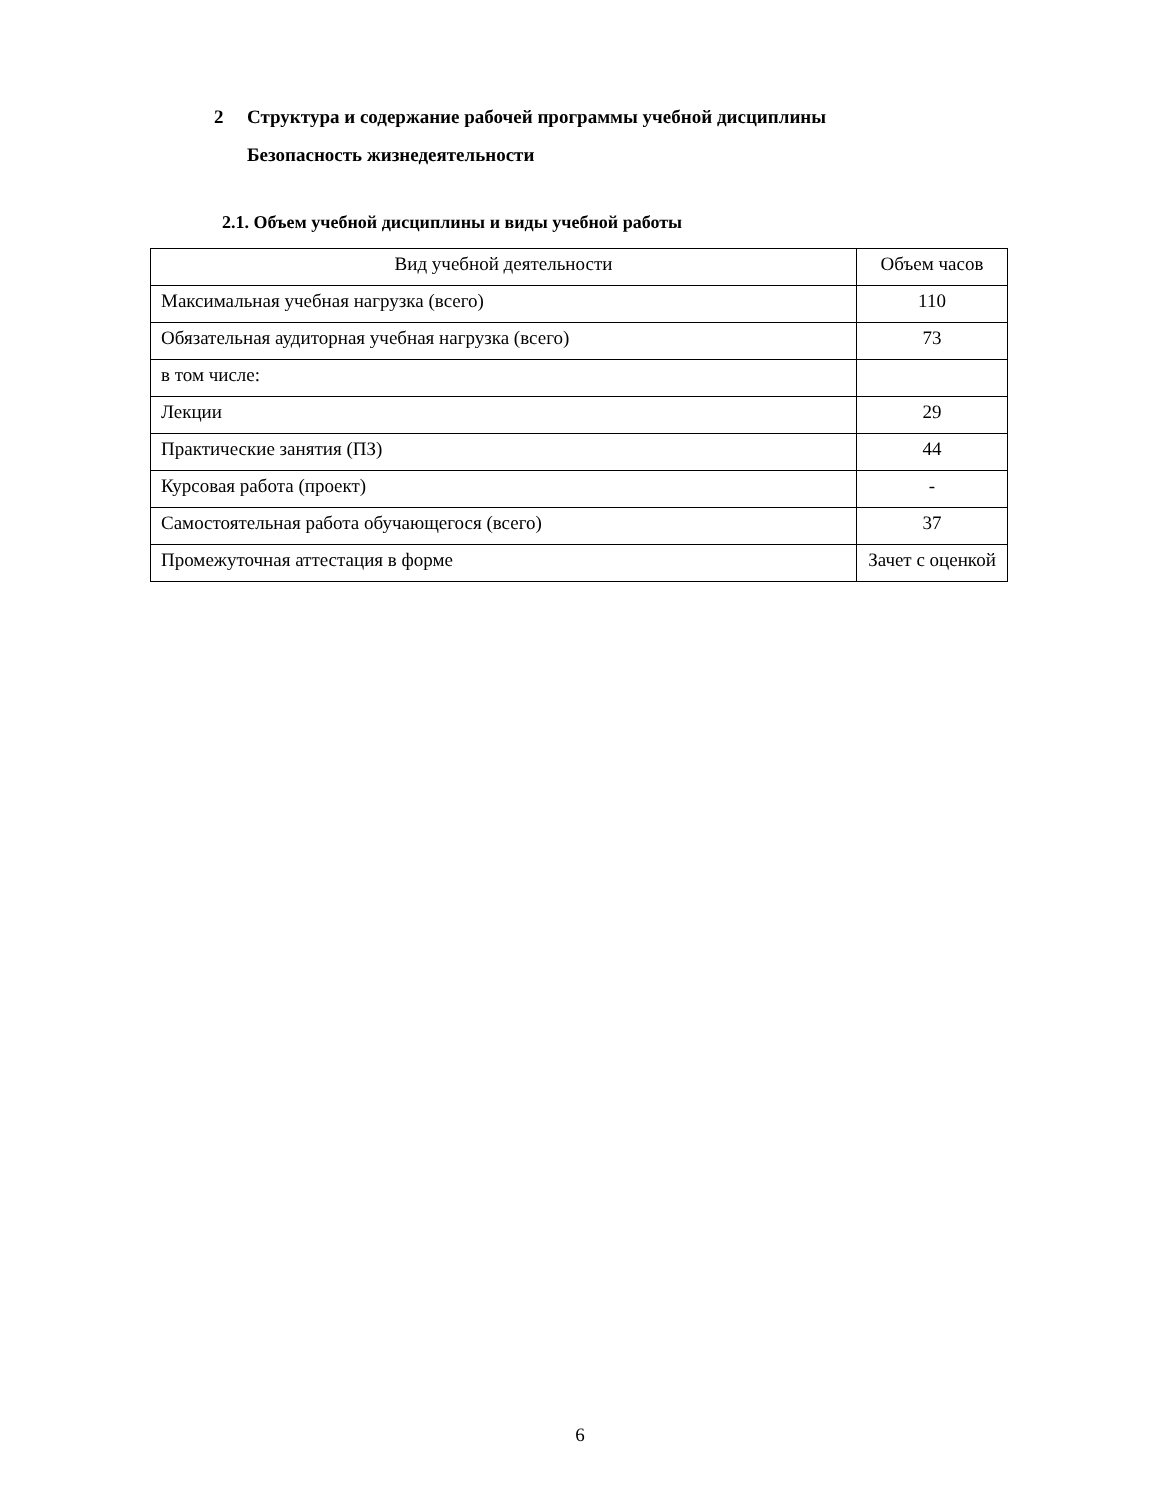2 Структура и содержание рабочей программы учебной дисциплины
Безопасность жизнедеятельности
2.1. Объем учебной дисциплины и виды учебной работы
| Вид учебной деятельности | Объем часов |
| --- | --- |
| Максимальная учебная нагрузка (всего) | 110 |
| Обязательная аудиторная учебная нагрузка (всего) | 73 |
| в том числе: | |
| Лекции | 29 |
| Практические занятия (ПЗ) | 44 |
| Курсовая работа (проект) | - |
| Самостоятельная работа обучающегося (всего) | 37 |
| Промежуточная аттестация в форме | Зачет с оценкой |
6